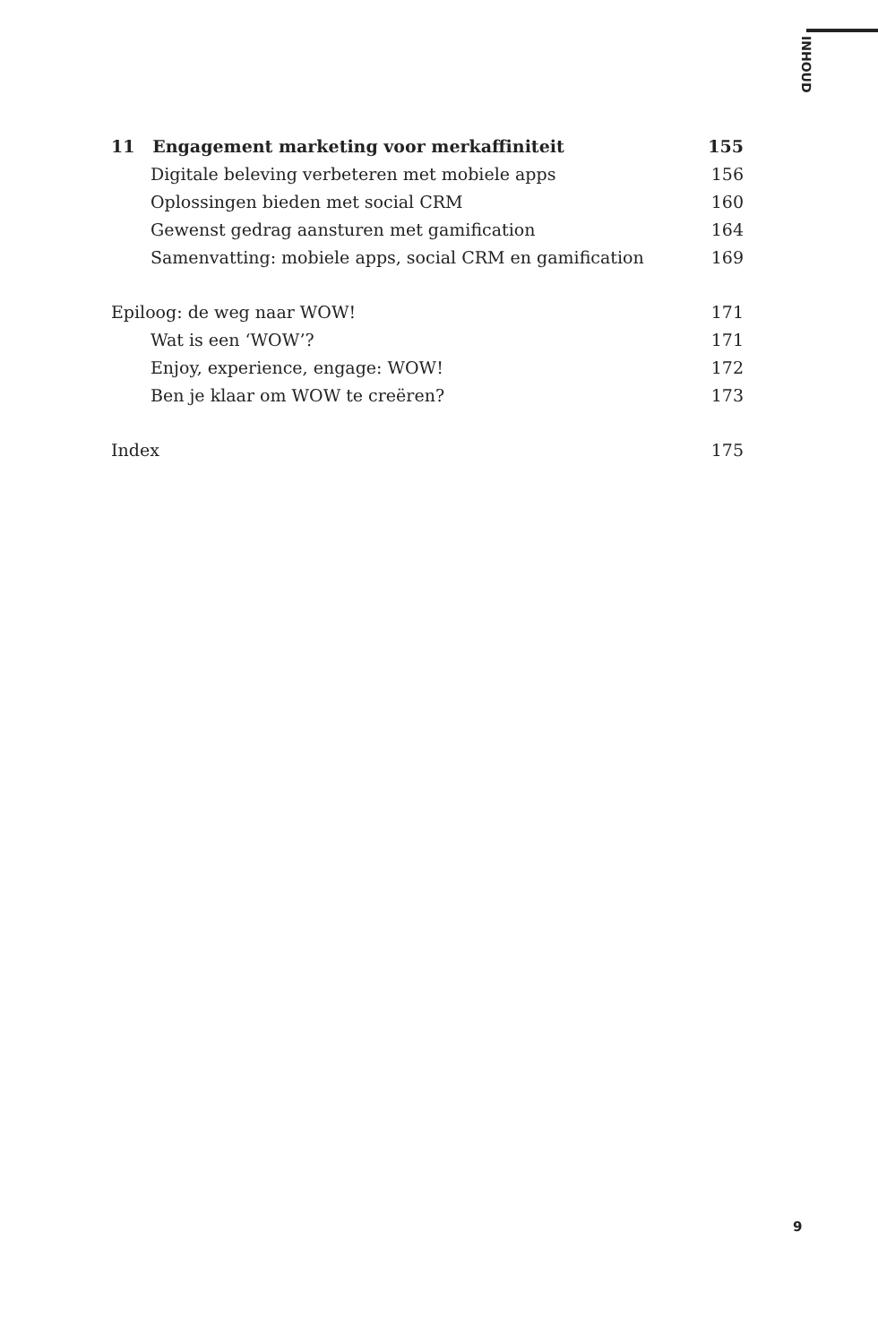INHOUD
11 Engagement marketing voor merkaffiniteit 155
Digitale beleving verbeteren met mobiele apps 156
Oplossingen bieden met social CRM 160
Gewenst gedrag aansturen met gamification 164
Samenvatting: mobiele apps, social CRM en gamification 169
Epiloog: de weg naar WOW! 171
Wat is een ‘WOW’? 171
Enjoy, experience, engage: WOW! 172
Ben je klaar om WOW te creëren? 173
Index 175
9